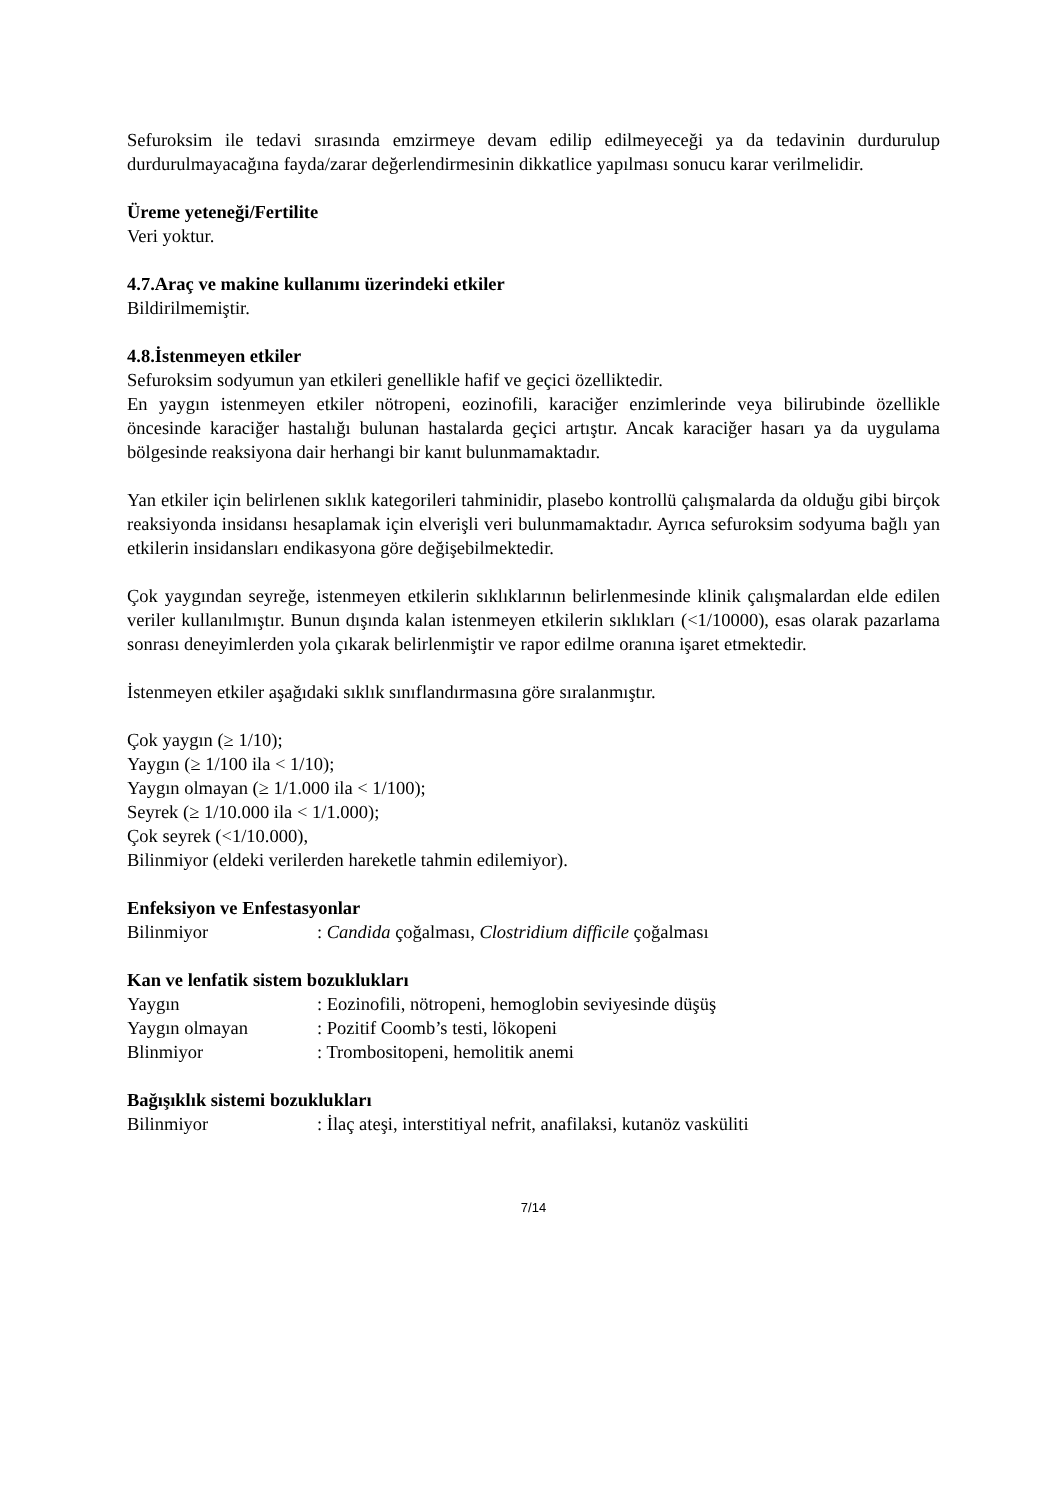Sefuroksim ile tedavi sırasında emzirmeye devam edilip edilmeyeceği ya da tedavinin durdurulup durdurulmayacağına fayda/zarar değerlendirmesinin dikkatlice yapılması sonucu karar verilmelidir.
Üreme yeteneği/Fertilite
Veri yoktur.
4.7.Araç ve makine kullanımı üzerindeki etkiler
Bildirilmemiştir.
4.8.İstenmeyen etkiler
Sefuroksim sodyumun yan etkileri genellikle hafif ve geçici özelliktedir.
En yaygın istenmeyen etkiler nötropeni, eozinofili, karaciğer enzimlerinde veya bilirubinde özellikle öncesinde karaciğer hastalığı bulunan hastalarda geçici artıştır. Ancak karaciğer hasarı ya da uygulama bölgesinde reaksiyona dair herhangi bir kanıt bulunmamaktadır.
Yan etkiler için belirlenen sıklık kategorileri tahminidir, plasebo kontrollü çalışmalarda da olduğu gibi birçok reaksiyonda insidansı hesaplamak için elverişli veri bulunmamaktadır. Ayrıca sefuroksim sodyuma bağlı yan etkilerin insidansları endikasyona göre değişebilmektedir.
Çok yaygından seyreğe, istenmeyen etkilerin sıklıklarının belirlenmesinde klinik çalışmalardan elde edilen veriler kullanılmıştır. Bunun dışında kalan istenmeyen etkilerin sıklıkları (<1/10000), esas olarak pazarlama sonrası deneyimlerden yola çıkarak belirlenmiştir ve rapor edilme oranına işaret etmektedir.
İstenmeyen etkiler aşağıdaki sıklık sınıflandırmasına göre sıralanmıştır.
Çok yaygın (≥ 1/10);
Yaygın (≥ 1/100 ila < 1/10);
Yaygın olmayan (≥ 1/1.000 ila < 1/100);
Seyrek (≥ 1/10.000 ila < 1/1.000);
Çok seyrek (<1/10.000),
Bilinmiyor (eldeki verilerden hareketle tahmin edilemiyor).
Enfeksiyon ve Enfestasyonlar
Bilinmiyor : Candida çoğalması, Clostridium difficile çoğalması
Kan ve lenfatik sistem bozuklukları
Yaygın : Eozinofili, nötropeni, hemoglobin seviyesinde düşüş
Yaygın olmayan : Pozitif Coomb’s testi, lökopeni
Blinmiyor : Trombositopeni, hemolitik anemi
Bağışıklık sistemi bozuklukları
Bilinmiyor : İlaç ateşi, interstitiyal nefrit, anafilaksi, kutanöz vasküliti
7/14